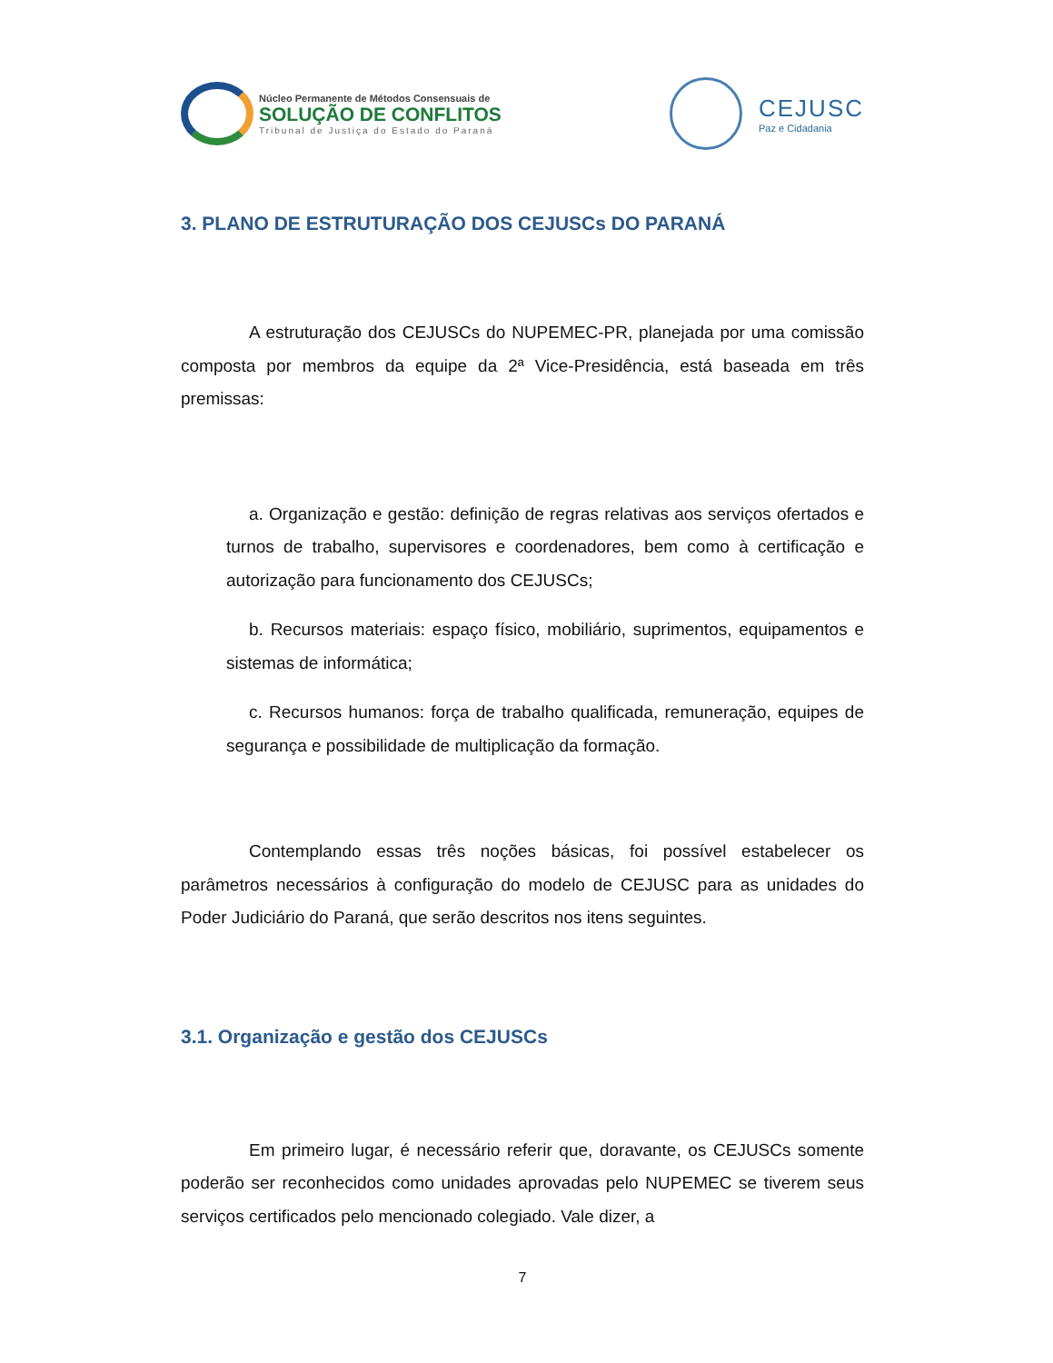Núcleo Permanente de Métodos Consensuais de
SOLUÇÃO DE CONFLITOS
Tribunal de Justiça do Estado do Paraná
CEJUSC
Paz e Cidadania
3. PLANO DE ESTRUTURAÇÃO DOS CEJUSCs DO PARANÁ
A estruturação dos CEJUSCs do NUPEMEC-PR, planejada por uma comissão composta por membros da equipe da 2ª Vice-Presidência, está baseada em três premissas:
a. Organização e gestão: definição de regras relativas aos serviços ofertados e turnos de trabalho, supervisores e coordenadores, bem como à certificação e autorização para funcionamento dos CEJUSCs;
b. Recursos materiais: espaço físico, mobiliário, suprimentos, equipamentos e sistemas de informática;
c. Recursos humanos: força de trabalho qualificada, remuneração, equipes de segurança e possibilidade de multiplicação da formação.
Contemplando essas três noções básicas, foi possível estabelecer os parâmetros necessários à configuração do modelo de CEJUSC para as unidades do Poder Judiciário do Paraná, que serão descritos nos itens seguintes.
3.1. Organização e gestão dos CEJUSCs
Em primeiro lugar, é necessário referir que, doravante, os CEJUSCs somente poderão ser reconhecidos como unidades aprovadas pelo NUPEMEC se tiverem seus serviços certificados pelo mencionado colegiado. Vale dizer, a
7